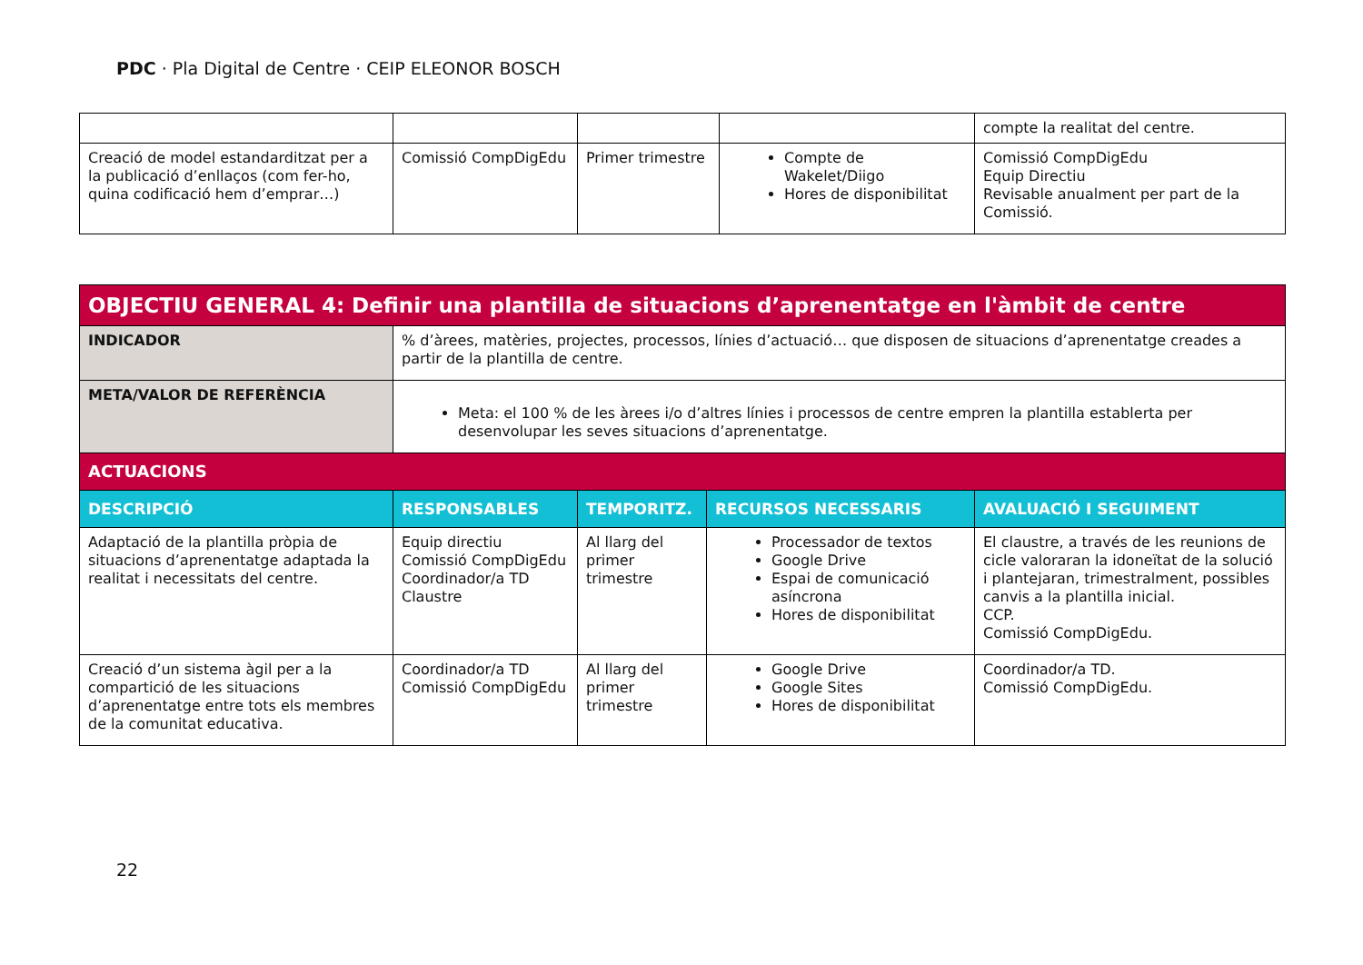PDC · Pla Digital de Centre · CEIP ELEONOR BOSCH
| | | | | compte la realitat del centre. |
| Creació de model estandarditzat per a la publicació d’enllaços (com fer-ho, quina codificació hem d’emprar…) | Comissió CompDigEdu | Primer trimestre | Compte de Wakelet/Diigo Hores de disponibilitat | Comissió CompDigEdu Equip Directiu Revisable anualment per part de la Comissió. |
| OBJECTIU GENERAL 4: Definir una plantilla de situacions d’aprenentatge en l'àmbit de centre | | | | |
| INDICADOR | % d’àrees, matèries, projectes, processos, línies d’actuació… que disposen de situacions d’aprenentatge creades a partir de la plantilla de centre. | | | |
| META/VALOR DE REFERÈNCIA | Meta: el 100 % de les àrees i/o d’altres línies i processos de centre empren la plantilla establerta per desenvolupar les seves situacions d’aprenentatge. | | | |
| ACTUACIONS | | | | |
| DESCRIPCIÓ | RESPONSABLES | TEMPORITZ. | RECURSOS NECESSARIS | AVALUACIÓ I SEGUIMENT |
| Adaptació de la plantilla pròpia de situacions d’aprenentatge adaptada la realitat i necessitats del centre. | Equip directiu Comissió CompDigEdu Coordinador/a TD Claustre | Al llarg del primer trimestre | Processador de textos Google Drive Espai de comunicació asíncrona Hores de disponibilitat | El claustre, a través de les reunions de cicle valoraran la idoneïtat de la solució i plantejaran, trimestralment, possibles canvis a la plantilla inicial. CCP. Comissió CompDigEdu. |
| Creació d’un sistema àgil per a la compartició de les situacions d’aprenentatge entre tots els membres de la comunitat educativa. | Coordinador/a TD Comissió CompDigEdu | Al llarg del primer trimestre | Google Drive Google Sites Hores de disponibilitat | Coordinador/a TD. Comissió CompDigEdu. |
22